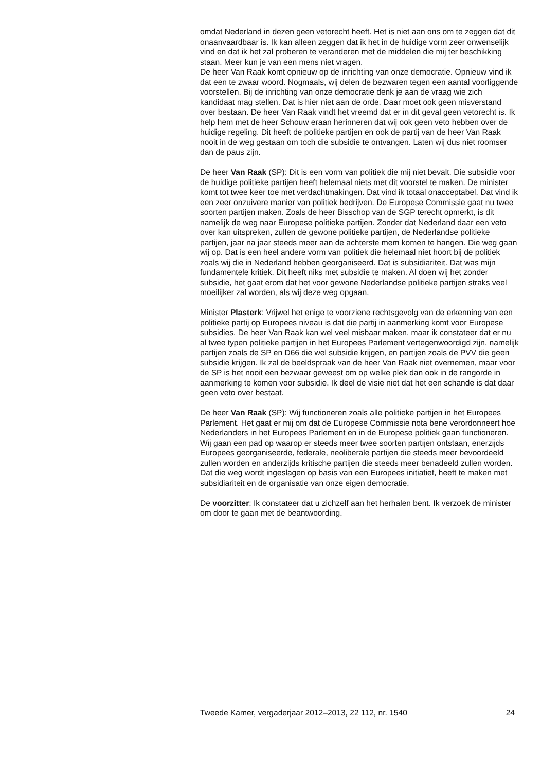omdat Nederland in dezen geen vetorecht heeft. Het is niet aan ons om te zeggen dat dit onaanvaardbaar is. Ik kan alleen zeggen dat ik het in de huidige vorm zeer onwenselijk vind en dat ik het zal proberen te veranderen met de middelen die mij ter beschikking staan. Meer kun je van een mens niet vragen.
De heer Van Raak komt opnieuw op de inrichting van onze democratie. Opnieuw vind ik dat een te zwaar woord. Nogmaals, wij delen de bezwaren tegen een aantal voorliggende voorstellen. Bij de inrichting van onze democratie denk je aan de vraag wie zich kandidaat mag stellen. Dat is hier niet aan de orde. Daar moet ook geen misverstand over bestaan. De heer Van Raak vindt het vreemd dat er in dit geval geen vetorecht is. Ik help hem met de heer Schouw eraan herinneren dat wij ook geen veto hebben over de huidige regeling. Dit heeft de politieke partijen en ook de partij van de heer Van Raak nooit in de weg gestaan om toch die subsidie te ontvangen. Laten wij dus niet roomser dan de paus zijn.
De heer Van Raak (SP): Dit is een vorm van politiek die mij niet bevalt. Die subsidie voor de huidige politieke partijen heeft helemaal niets met dit voorstel te maken. De minister komt tot twee keer toe met verdachtmakingen. Dat vind ik totaal onacceptabel. Dat vind ik een zeer onzuivere manier van politiek bedrijven. De Europese Commissie gaat nu twee soorten partijen maken. Zoals de heer Bisschop van de SGP terecht opmerkt, is dit namelijk de weg naar Europese politieke partijen. Zonder dat Nederland daar een veto over kan uitspreken, zullen de gewone politieke partijen, de Nederlandse politieke partijen, jaar na jaar steeds meer aan de achterste mem komen te hangen. Die weg gaan wij op. Dat is een heel andere vorm van politiek die helemaal niet hoort bij de politiek zoals wij die in Nederland hebben georganiseerd. Dat is subsidiariteit. Dat was mijn fundamentele kritiek. Dit heeft niks met subsidie te maken. Al doen wij het zonder subsidie, het gaat erom dat het voor gewone Nederlandse politieke partijen straks veel moeilijker zal worden, als wij deze weg opgaan.
Minister Plasterk: Vrijwel het enige te voorziene rechtsgevolg van de erkenning van een politieke partij op Europees niveau is dat die partij in aanmerking komt voor Europese subsidies. De heer Van Raak kan wel veel misbaar maken, maar ik constateer dat er nu al twee typen politieke partijen in het Europees Parlement vertegenwoordigd zijn, namelijk partijen zoals de SP en D66 die wel subsidie krijgen, en partijen zoals de PVV die geen subsidie krijgen. Ik zal de beeldspraak van de heer Van Raak niet overnemen, maar voor de SP is het nooit een bezwaar geweest om op welke plek dan ook in de rangorde in aanmerking te komen voor subsidie. Ik deel de visie niet dat het een schande is dat daar geen veto over bestaat.
De heer Van Raak (SP): Wij functioneren zoals alle politieke partijen in het Europees Parlement. Het gaat er mij om dat de Europese Commissie nota bene verordonneert hoe Nederlanders in het Europees Parlement en in de Europese politiek gaan functioneren. Wij gaan een pad op waarop er steeds meer twee soorten partijen ontstaan, enerzijds Europees georganiseerde, federale, neoliberale partijen die steeds meer bevoordeeld zullen worden en anderzijds kritische partijen die steeds meer benadeeld zullen worden. Dat die weg wordt ingeslagen op basis van een Europees initiatief, heeft te maken met subsidiariteit en de organisatie van onze eigen democratie.
De voorzitter: Ik constateer dat u zichzelf aan het herhalen bent. Ik verzoek de minister om door te gaan met de beantwoording.
Tweede Kamer, vergaderjaar 2012–2013, 22 112, nr. 1540 24